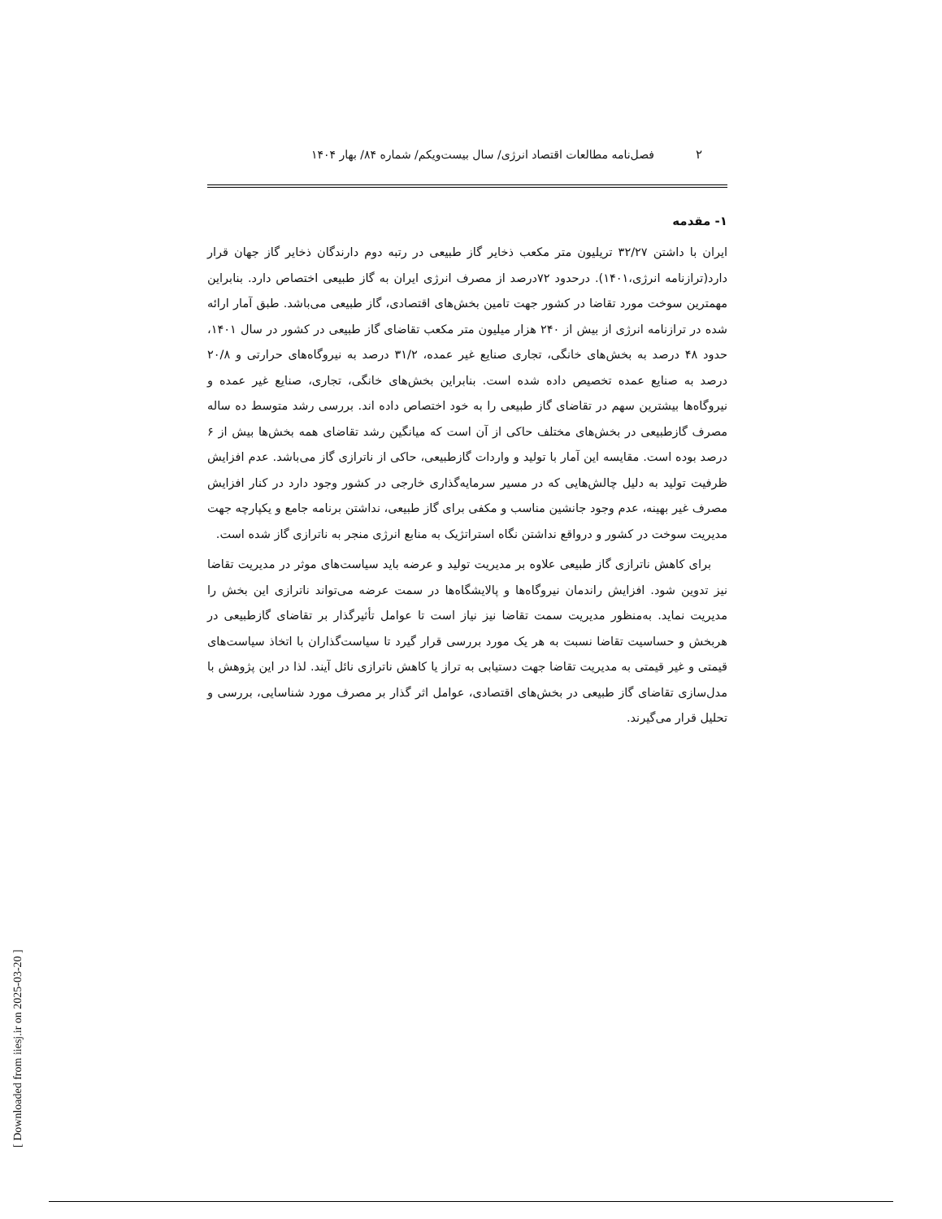[ Downloaded from iiesj.ir on 2025-03-20 ]
۲
فصل‌نامه مطالعات اقتصاد انرژی/ سال بیست‌ویکم/ شماره ۸۴/ بهار ۱۴۰۴
۱- مقدمه
ایران با داشتن ۳۲/۲۷ تریلیون متر مکعب ذخایر گاز طبیعی در رتبه دوم دارندگان ذخایر گاز جهان قرار دارد(ترازنامه انرژی،۱۴۰۱). درحدود ۷۲درصد از مصرف انرژی ایران به گاز طبیعی اختصاص دارد. بنابراین مهمترین سوخت مورد تقاضا در کشور جهت تامین بخش‌های اقتصادی، گاز طبیعی می‌باشد. طبق آمار ارائه شده در ترازنامه انرژی از بیش از ۲۴۰ هزار میلیون متر مکعب تقاضای گاز طبیعی در کشور در سال ۱۴۰۱، حدود ۴۸ درصد به بخش‌های خانگی، تجاری صنایع غیر عمده، ۳۱/۲ درصد به نیروگاه‌های حرارتی و ۲۰/۸ درصد به صنایع عمده تخصیص داده شده است. بنابراین بخش‌های خانگی، تجاری، صنایع غیر عمده و نیروگاه‌ها بیشترین سهم در تقاضای گاز طبیعی را به خود اختصاص داده اند. بررسی رشد متوسط ده ساله مصرف گازطبیعی در بخش‌های مختلف حاکی از آن است که میانگین رشد تقاضای همه بخش‌ها بیش از ۶ درصد بوده است. مقایسه این آمار با تولید و واردات گازطبیعی، حاکی از ناترازی گاز می‌باشد. عدم افزایش ظرفیت تولید به دلیل چالش‌هایی که در مسیر سرمایه‌گذاری خارجی در کشور وجود دارد در کنار افزایش مصرف غیر بهینه، عدم وجود جانشین مناسب و مکفی برای گاز طبیعی، نداشتن برنامه جامع و یکپارچه جهت مدیریت سوخت در کشور و درواقع نداشتن نگاه استراتژیک به منابع انرژی منجر به ناترازی گاز شده است.
برای کاهش ناترازی گاز طبیعی علاوه بر مدیریت تولید و عرضه باید سیاست‌های موثر در مدیریت تقاضا نیز تدوین شود. افزایش راندمان نیروگاه‌ها و پالایشگاه‌ها در سمت عرضه می‌تواند ناترازی این بخش را مدیریت نماید. به‌منظور مدیریت سمت تقاضا نیز نیاز است تا عوامل تأثیرگذار بر تقاضای گازطبیعی در هربخش و حساسیت تقاضا نسبت به هر یک مورد بررسی قرار گیرد تا سیاست‌گذاران با اتخاذ سیاست‌های قیمتی و غیر قیمتی به مدیریت تقاضا جهت دستیابی به تراز یا کاهش ناترازی نائل آیند. لذا در این پژوهش با مدل‌سازی تقاضای گاز طبیعی در بخش‌های اقتصادی، عوامل اثر گذار بر مصرف مورد شناسایی، بررسی و تحلیل قرار می‌گیرند.